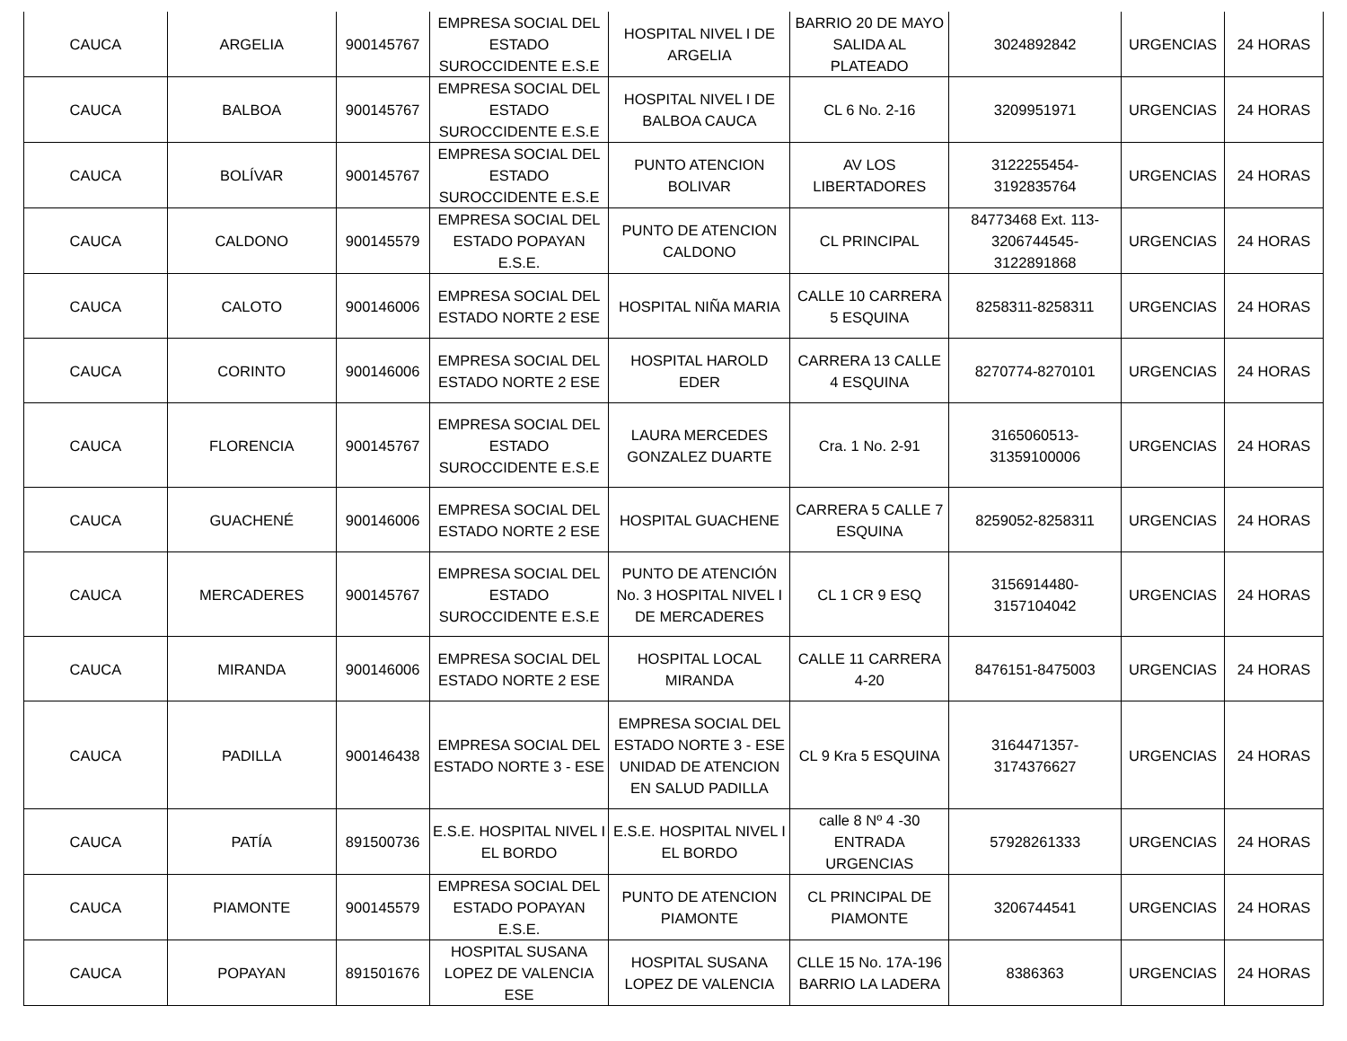| CAUCA | ARGELIA | 900145767 | EMPRESA SOCIAL DEL ESTADO SUROCCIDENTE E.S.E | HOSPITAL NIVEL I DE ARGELIA | BARRIO 20 DE MAYO SALIDA AL PLATEADO | 3024892842 | URGENCIAS | 24 HORAS |
| CAUCA | BALBOA | 900145767 | EMPRESA SOCIAL DEL ESTADO SUROCCIDENTE E.S.E | HOSPITAL NIVEL I DE BALBOA CAUCA | CL 6 No. 2-16 | 3209951971 | URGENCIAS | 24 HORAS |
| CAUCA | BOLÍVAR | 900145767 | EMPRESA SOCIAL DEL ESTADO SUROCCIDENTE E.S.E | PUNTO ATENCION BOLIVAR | AV LOS LIBERTADORES | 3122255454-3192835764 | URGENCIAS | 24 HORAS |
| CAUCA | CALDONO | 900145579 | EMPRESA SOCIAL DEL ESTADO POPAYAN E.S.E. | PUNTO DE ATENCION CALDONO | CL PRINCIPAL | 84773468 Ext. 113-3206744545-3122891868 | URGENCIAS | 24 HORAS |
| CAUCA | CALOTO | 900146006 | EMPRESA SOCIAL DEL ESTADO NORTE 2 ESE | HOSPITAL NIÑA MARIA | CALLE 10 CARRERA 5 ESQUINA | 8258311-8258311 | URGENCIAS | 24 HORAS |
| CAUCA | CORINTO | 900146006 | EMPRESA SOCIAL DEL ESTADO NORTE 2 ESE | HOSPITAL HAROLD EDER | CARRERA 13 CALLE 4 ESQUINA | 8270774-8270101 | URGENCIAS | 24 HORAS |
| CAUCA | FLORENCIA | 900145767 | EMPRESA SOCIAL DEL ESTADO SUROCCIDENTE E.S.E | LAURA MERCEDES GONZALEZ DUARTE | Cra. 1 No. 2-91 | 3165060513-31359100006 | URGENCIAS | 24 HORAS |
| CAUCA | GUACHENÉ | 900146006 | EMPRESA SOCIAL DEL ESTADO NORTE 2 ESE | HOSPITAL GUACHENE | CARRERA 5 CALLE 7 ESQUINA | 8259052-8258311 | URGENCIAS | 24 HORAS |
| CAUCA | MERCADERES | 900145767 | EMPRESA SOCIAL DEL ESTADO SUROCCIDENTE E.S.E | PUNTO DE ATENCIÓN No. 3 HOSPITAL NIVEL I DE MERCADERES | CL 1 CR 9 ESQ | 3156914480-3157104042 | URGENCIAS | 24 HORAS |
| CAUCA | MIRANDA | 900146006 | EMPRESA SOCIAL DEL ESTADO NORTE 2 ESE | HOSPITAL LOCAL MIRANDA | CALLE 11 CARRERA 4-20 | 8476151-8475003 | URGENCIAS | 24 HORAS |
| CAUCA | PADILLA | 900146438 | EMPRESA SOCIAL DEL ESTADO NORTE 3 - ESE | EMPRESA SOCIAL DEL ESTADO NORTE 3 - ESE UNIDAD DE ATENCION EN SALUD PADILLA | CL 9 Kra 5 ESQUINA | 3164471357-3174376627 | URGENCIAS | 24 HORAS |
| CAUCA | PATÍA | 891500736 | E.S.E. HOSPITAL NIVEL I EL BORDO | E.S.E. HOSPITAL NIVEL I EL BORDO | calle 8 Nº 4 -30 ENTRADA URGENCIAS | 57928261333 | URGENCIAS | 24 HORAS |
| CAUCA | PIAMONTE | 900145579 | EMPRESA SOCIAL DEL ESTADO POPAYAN E.S.E. | PUNTO DE ATENCION PIAMONTE | CL PRINCIPAL DE PIAMONTE | 3206744541 | URGENCIAS | 24 HORAS |
| CAUCA | POPAYAN | 891501676 | HOSPITAL SUSANA LOPEZ DE VALENCIA ESE | HOSPITAL SUSANA LOPEZ DE VALENCIA | CLLE 15 No. 17A-196 BARRIO LA LADERA | 8386363 | URGENCIAS | 24 HORAS |